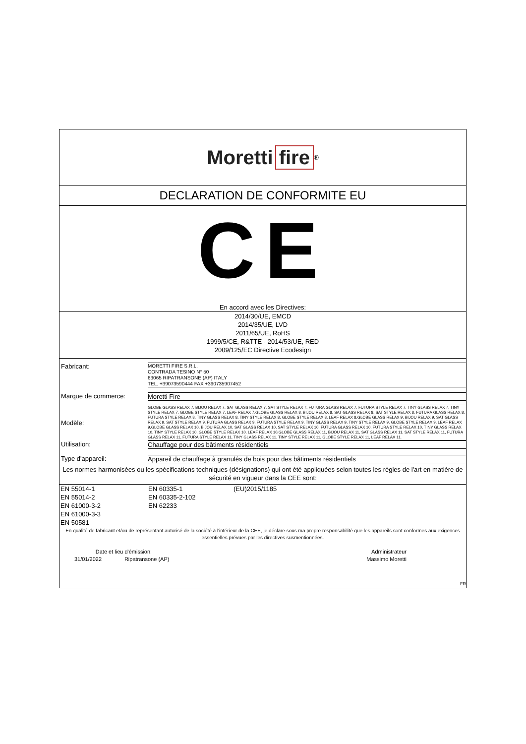Moretti fire<sup>®</sup>
DECLARATION DE CONFORMITE EU
CE
En accord avec les Directives:
2014/30/UE, EMCD
2014/35/UE, LVD
2011/65/UE, RoHS
1999/5/CE, R&TTE - 2014/53/UE, RED
2009/125/EC Directive Ecodesign
Fabricant:
MORETTI FIRE S.R.L.
CONTRADA TESINO N° 50
63065 RIPATRANSONE (AP) ITALY
TEL. +39073590444 FAX +390735907452
Marque de commerce: Moretti Fire
Modèle:
GLOBE GLASS RELAX 7, BIJOU RELAX 7, SAT GLASS RELAX 7, SAT STYLE RELAX 7, FUTURA GLASS RELAX 7, FUTURA STYLE RELAX 7, TINY GLASS RELAX 7, TINY STYLE RELAX 7, GLOBE STYLE RELAX 7, LEAF RELAX 7,GLOBE GLASS RELAX 8, BIJOU RELAX 8, SAT GLASS RELAX 8, SAT STYLE RELAX 8, FUTURA GLASS RELAX 8, FUTURA STYLE RELAX 8, TINY GLASS RELAX 8, TINY STYLE RELAX 8, GLOBE STYLE RELAX 8, LEAF RELAX 8,GLOBE GLASS RELAX 9, BIJOU RELAX 9, SAT GLASS RELAX 9, SAT STYLE RELAX 9, FUTURA GLASS RELAX 9, FUTURA STYLE RELAX 9, TINY GLASS RELAX 9, TINY STYLE RELAX 9, GLOBE STYLE RELAX 9, LEAF RELAX 9,GLOBE GLASS RELAX 10, BIJOU RELAX 10, SAT GLASS RELAX 10, SAT STYLE RELAX 10, FUTURA GLASS RELAX 10, FUTURA STYLE RELAX 10, TINY GLASS RELAX 10, TINY STYLE RELAX 10, GLOBE STYLE RELAX 10, LEAF RELAX 10,GLOBE GLASS RELAX 11, BIJOU RELAX 11, SAT GLASS RELAX 11, SAT STYLE RELAX 11, FUTURA GLASS RELAX 11, FUTURA STYLE RELAX 11, TINY GLASS RELAX 11, TINY STYLE RELAX 11, GLOBE STYLE RELAX 11, LEAF RELAX 11.
Utilisation: Chauffage pour des bâtiments résidentiels
Type d'appareil: Appareil de chauffage à granulés de bois pour des bâtiments résidentiels
Les normes harmonisées ou les spécifications techniques (désignations) qui ont été appliquées selon toutes les règles de l'art en matière de sécurité en vigueur dans la CEE sont:
EN 55014-1
EN 55014-2
EN 61000-3-2
EN 61000-3-3
EN 50581
EN 60335-1
EN 60335-2-102
EN 62233
(EU)2015/1185
En qualité de fabricant et/ou de représentant autorisé de la société à l'intérieur de la CEE, je déclare sous ma propre responsabilité que les appareils sont conformes aux exigences essentielles prévues par les directives susmentionnées.
Date et lieu d'émission:
31/01/2022 Ripatransone (AP)
Administrateur
Massimo Moretti
FR